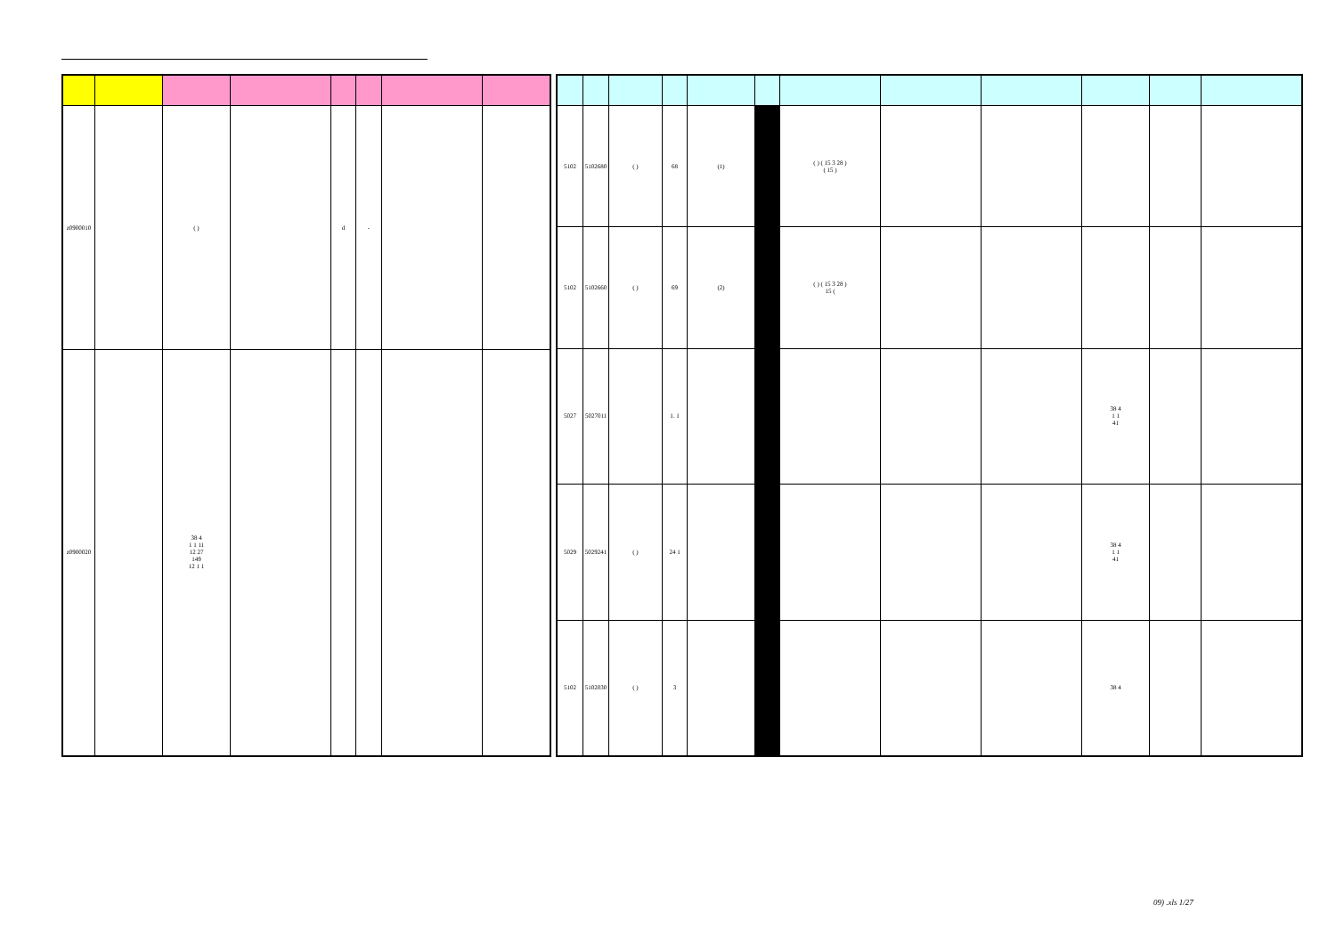| z0900010 | | ( ) | | d | - | | |
| z0900020 | | 38 4 1 1 11 12 27 149 12 1 1 | | | | | |
| 5102 | 5102680 | ( ) | 68 | (1) | | ( ) ( 15 3 28 ) ( 15 ) | | | | | |
| 5102 | 5102660 | ( ) | 69 | (2) | | ( ) ( 15 3 28 ) 15 ( | | | | | |
| 5027 | 5027011 | | 1. 1 | | | | | | 38 4 1 1 41 | | |
| 5029 | 5029241 | ( ) | 24 1 | | | | | | 38 4 1 1 41 | | |
| 5102 | 5102030 | ( ) | 3 | | | | | | 38 4 | | |
09) .xls 1/27